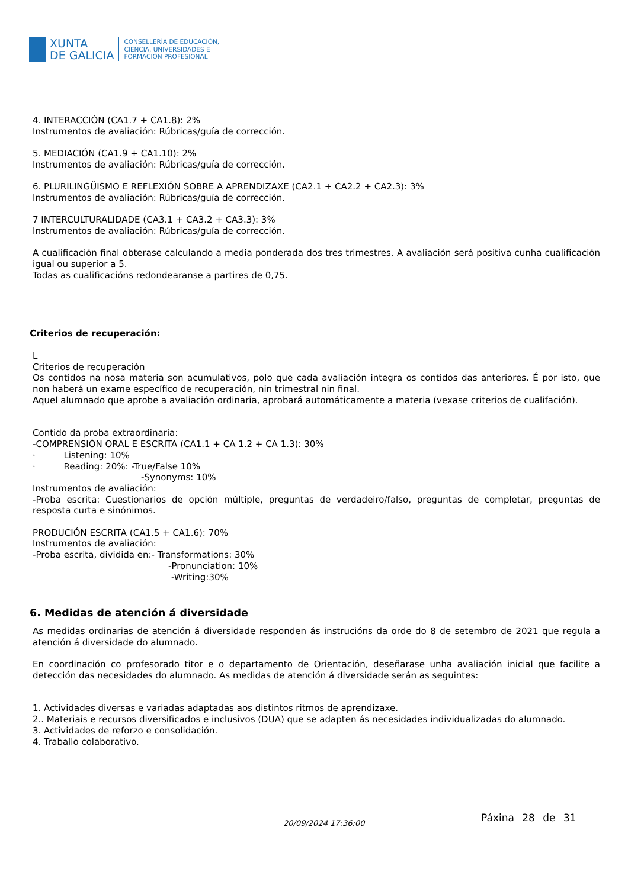XUNTA
DE GALICIA
CONSELLERÍA DE EDUCACIÓN,
CIENCIA, UNIVERSIDADES E
FORMACIÓN PROFESIONAL
4. INTERACCIÓN (CA1.7 + CA1.8): 2%
Instrumentos de avaliación: Rúbricas/guía de corrección.
5. MEDIACIÓN (CA1.9 + CA1.10): 2%
Instrumentos de avaliación: Rúbricas/guía de corrección.
6. PLURILINGÜISMO E REFLEXIÓN SOBRE A APRENDIZAXE (CA2.1 + CA2.2 + CA2.3): 3%
Instrumentos de avaliación: Rúbricas/guía de corrección.
7 INTERCULTURALIDADE (CA3.1 + CA3.2 + CA3.3): 3%
Instrumentos de avaliación: Rúbricas/guía de corrección.
A cualificación final obterase calculando a media ponderada dos tres trimestres. A avaliación será positiva cunha cualificación igual ou superior a 5.
Todas as cualificacións redondearanse a partires de 0,75.
Criterios de recuperación:
L
Criterios de recuperación
Os contidos na nosa materia son acumulativos, polo que cada avaliación integra os contidos das anteriores. É por isto, que non haberá un exame específico de recuperación, nin trimestral nin final.
Aquel alumnado que aprobe a avaliación ordinaria, aprobará automáticamente a materia (vexase criterios de cualifación).
Contido da proba extraordinaria:
-COMPRENSIÓN ORAL E ESCRITA (CA1.1 + CA 1.2 + CA 1.3): 30%
· Listening: 10%
· Reading: 20%: -True/False 10%
-Synonyms: 10%
Instrumentos de avaliación:
-Proba escrita: Cuestionarios de opción múltiple, preguntas de verdadeiro/falso, preguntas de completar, preguntas de resposta curta e sinónimos.
PRODUCIÓN ESCRITA (CA1.5 + CA1.6): 70%
Instrumentos de avaliación:
-Proba escrita, dividida en:- Transformations: 30%
-Pronunciation: 10%
-Writing:30%
6. Medidas de atención á diversidade
As medidas ordinarias de atención á diversidade responden ás instrucións da orde do 8 de setembro de 2021 que regula a atención á diversidade do alumnado.
En coordinación co profesorado titor e o departamento de Orientación, deseñarase unha avaliación inicial que facilite a detección das necesidades do alumnado. As medidas de atención á diversidade serán as seguintes:
1. Actividades diversas e variadas adaptadas aos distintos ritmos de aprendizaxe.
2.. Materiais e recursos diversificados e inclusivos (DUA) que se adapten ás necesidades individualizadas do alumnado.
3. Actividades de reforzo e consolidación.
4. Traballo colaborativo.
20/09/2024 17:36:00 Páxina 28 de 31